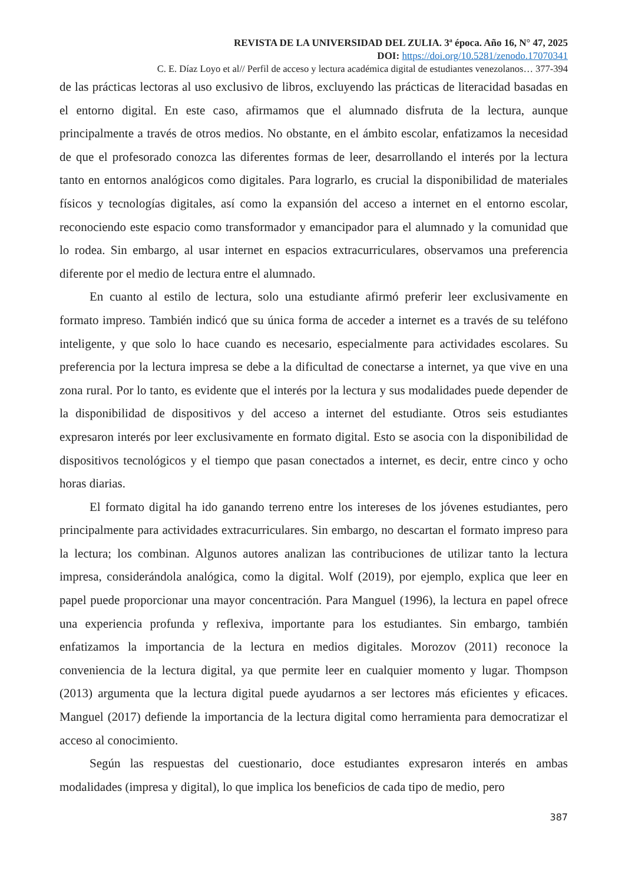REVISTA DE LA UNIVERSIDAD DEL ZULIA. 3ª época. Año 16, N° 47, 2025
DOI: https://doi.org/10.5281/zenodo.17070341
C. E. Díaz Loyo et al// Perfil de acceso y lectura académica digital de estudiantes venezolanos… 377-394
de las prácticas lectoras al uso exclusivo de libros, excluyendo las prácticas de literacidad basadas en el entorno digital. En este caso, afirmamos que el alumnado disfruta de la lectura, aunque principalmente a través de otros medios. No obstante, en el ámbito escolar, enfatizamos la necesidad de que el profesorado conozca las diferentes formas de leer, desarrollando el interés por la lectura tanto en entornos analógicos como digitales. Para lograrlo, es crucial la disponibilidad de materiales físicos y tecnologías digitales, así como la expansión del acceso a internet en el entorno escolar, reconociendo este espacio como transformador y emancipador para el alumnado y la comunidad que lo rodea. Sin embargo, al usar internet en espacios extracurriculares, observamos una preferencia diferente por el medio de lectura entre el alumnado.
En cuanto al estilo de lectura, solo una estudiante afirmó preferir leer exclusivamente en formato impreso. También indicó que su única forma de acceder a internet es a través de su teléfono inteligente, y que solo lo hace cuando es necesario, especialmente para actividades escolares. Su preferencia por la lectura impresa se debe a la dificultad de conectarse a internet, ya que vive en una zona rural. Por lo tanto, es evidente que el interés por la lectura y sus modalidades puede depender de la disponibilidad de dispositivos y del acceso a internet del estudiante. Otros seis estudiantes expresaron interés por leer exclusivamente en formato digital. Esto se asocia con la disponibilidad de dispositivos tecnológicos y el tiempo que pasan conectados a internet, es decir, entre cinco y ocho horas diarias.
El formato digital ha ido ganando terreno entre los intereses de los jóvenes estudiantes, pero principalmente para actividades extracurriculares. Sin embargo, no descartan el formato impreso para la lectura; los combinan. Algunos autores analizan las contribuciones de utilizar tanto la lectura impresa, considerándola analógica, como la digital. Wolf (2019), por ejemplo, explica que leer en papel puede proporcionar una mayor concentración. Para Manguel (1996), la lectura en papel ofrece una experiencia profunda y reflexiva, importante para los estudiantes. Sin embargo, también enfatizamos la importancia de la lectura en medios digitales. Morozov (2011) reconoce la conveniencia de la lectura digital, ya que permite leer en cualquier momento y lugar. Thompson (2013) argumenta que la lectura digital puede ayudarnos a ser lectores más eficientes y eficaces. Manguel (2017) defiende la importancia de la lectura digital como herramienta para democratizar el acceso al conocimiento.
Según las respuestas del cuestionario, doce estudiantes expresaron interés en ambas modalidades (impresa y digital), lo que implica los beneficios de cada tipo de medio, pero
387